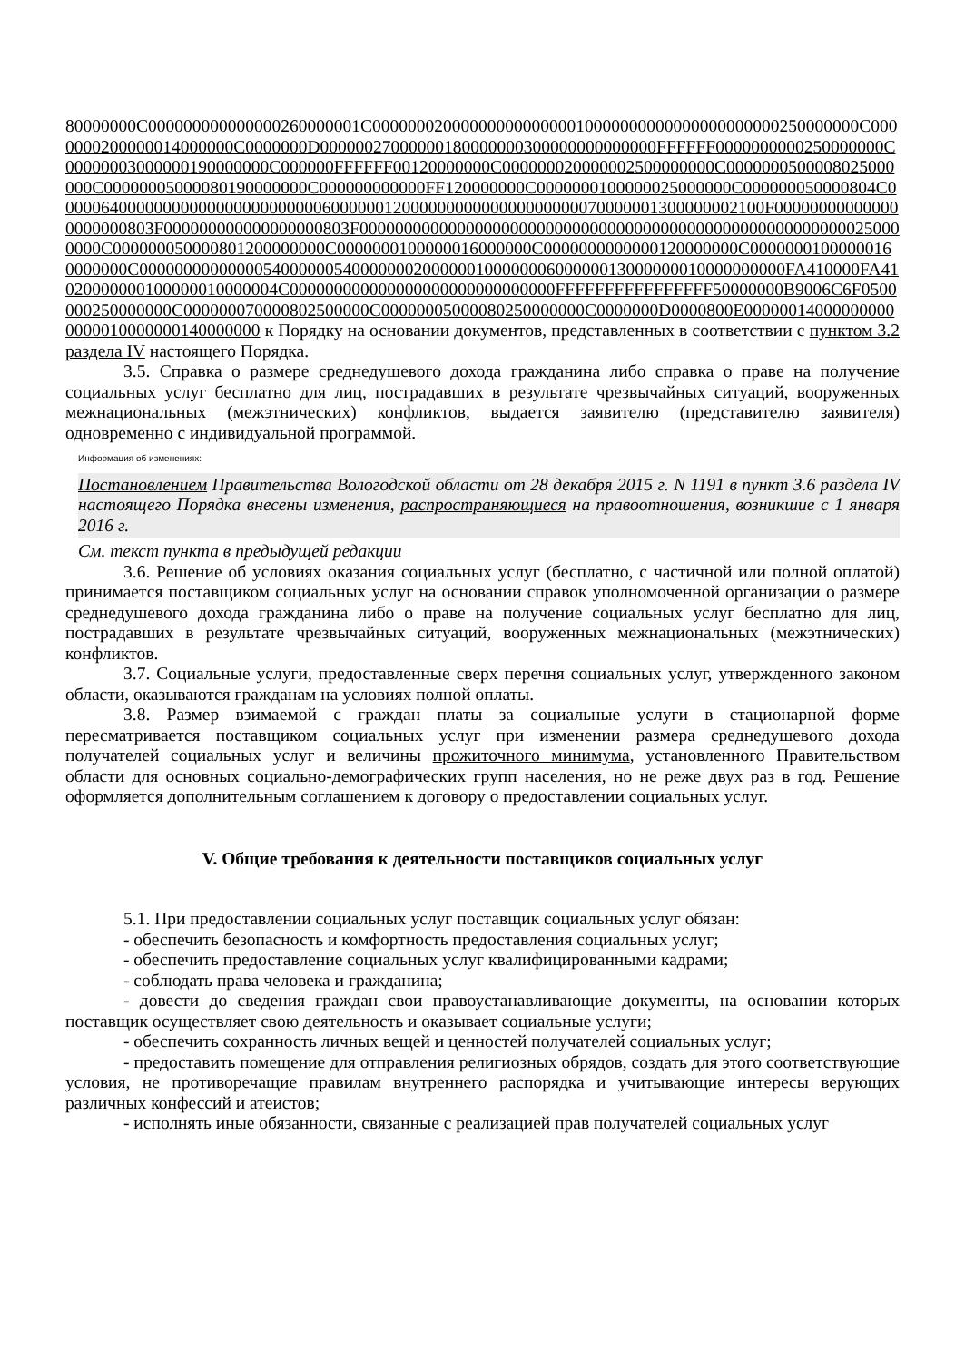80000000C000000000000000260000001C0000000200000000000000010000000000000000000000250000000C0000000200000014000000C0000000D00000027000000180000000300000000000000FFFFFF0000000000250000000C00000003000000190000000C000000FFFFFF00120000000C000000020000002500000000C0000000500008025000000C00000005000080190000000C000000000000FF120000000C0000000100000025000000C000000050000804C00000640000000000000000000000060000001200000000000000000000070000001300000002100F000000000000000000000803F000000000000000000803F00000000000000000000000000000000000000000000000000000000250000000C000000050000801200000000C0000000100000016000000C0000000000000120000000C00000001000000160000000C0000000000000054000000540000000200000010000000600000013000000010000000000FA410000FA41020000000100000010000004C000000000000000000000000000000FFFFFFFFFFFFFFFF50000000B9006C6F0500000250000000C000000070000802500000C00000005000080250000000C0000000D0000800E000000140000000000000010000000140000000 к Порядку на основании документов, представленных в соответствии с пунктом 3.2 раздела IV настоящего Порядка.
3.5. Справка о размере среднедушевого дохода гражданина либо справка о праве на получение социальных услуг бесплатно для лиц, пострадавших в результате чрезвычайных ситуаций, вооруженных межнациональных (межэтнических) конфликтов, выдается заявителю (представителю заявителя) одновременно с индивидуальной программой.
Информация об изменениях:
Постановлением Правительства Вологодской области от 28 декабря 2015 г. N 1191 в пункт 3.6 раздела IV настоящего Порядка внесены изменения, распространяющиеся на правоотношения, возникшие с 1 января 2016 г.
См. текст пункта в предыдущей редакции
3.6. Решение об условиях оказания социальных услуг (бесплатно, с частичной или полной оплатой) принимается поставщиком социальных услуг на основании справок уполномоченной организации о размере среднедушевого дохода гражданина либо о праве на получение социальных услуг бесплатно для лиц, пострадавших в результате чрезвычайных ситуаций, вооруженных межнациональных (межэтнических) конфликтов.
3.7. Социальные услуги, предоставленные сверх перечня социальных услуг, утвержденного законом области, оказываются гражданам на условиях полной оплаты.
3.8. Размер взимаемой с граждан платы за социальные услуги в стационарной форме пересматривается поставщиком социальных услуг при изменении размера среднедушевого дохода получателей социальных услуг и величины прожиточного минимума, установленного Правительством области для основных социально-демографических групп населения, но не реже двух раз в год. Решение оформляется дополнительным соглашением к договору о предоставлении социальных услуг.
V. Общие требования к деятельности поставщиков социальных услуг
5.1. При предоставлении социальных услуг поставщик социальных услуг обязан:
- обеспечить безопасность и комфортность предоставления социальных услуг;
- обеспечить предоставление социальных услуг квалифицированными кадрами;
- соблюдать права человека и гражданина;
- довести до сведения граждан свои правоустанавливающие документы, на основании которых поставщик осуществляет свою деятельность и оказывает социальные услуги;
- обеспечить сохранность личных вещей и ценностей получателей социальных услуг;
- предоставить помещение для отправления религиозных обрядов, создать для этого соответствующие условия, не противоречащие правилам внутреннего распорядка и учитывающие интересы верующих различных конфессий и атеистов;
- исполнять иные обязанности, связанные с реализацией прав получателей социальных услуг